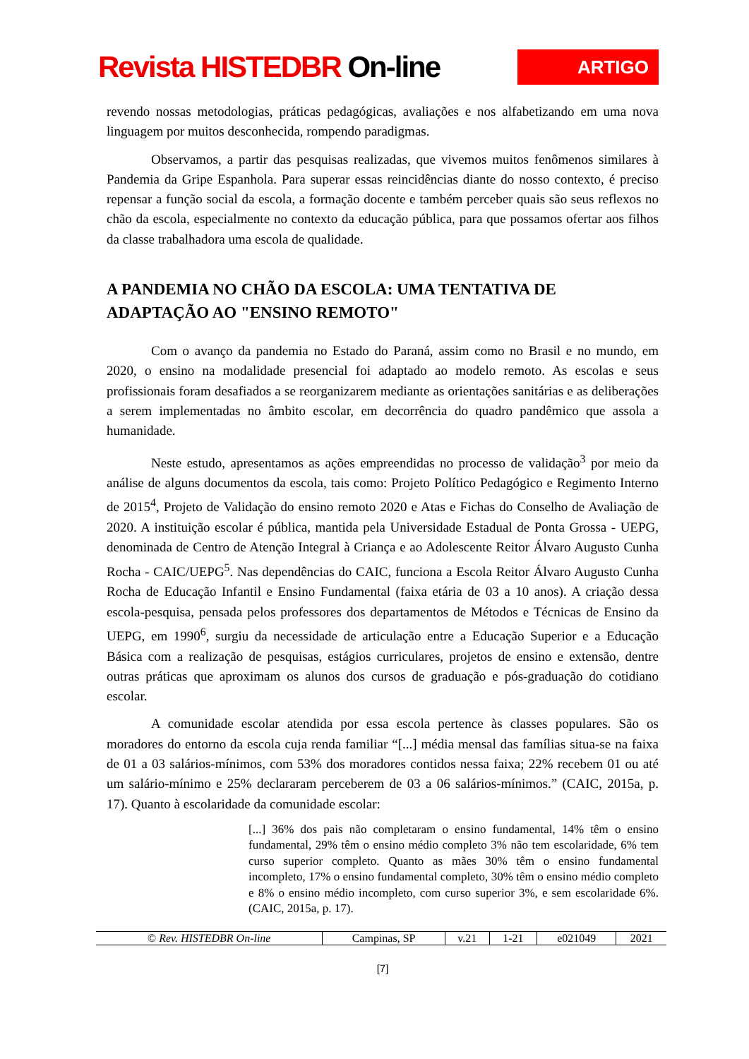Revista HISTEDBR On-line
ARTIGO
revendo nossas metodologias, práticas pedagógicas, avaliações e nos alfabetizando em uma nova linguagem por muitos desconhecida, rompendo paradigmas.
Observamos, a partir das pesquisas realizadas, que vivemos muitos fenômenos similares à Pandemia da Gripe Espanhola. Para superar essas reincidências diante do nosso contexto, é preciso repensar a função social da escola, a formação docente e também perceber quais são seus reflexos no chão da escola, especialmente no contexto da educação pública, para que possamos ofertar aos filhos da classe trabalhadora uma escola de qualidade.
A PANDEMIA NO CHÃO DA ESCOLA: UMA TENTATIVA DE ADAPTAÇÃO AO "ENSINO REMOTO"
Com o avanço da pandemia no Estado do Paraná, assim como no Brasil e no mundo, em 2020, o ensino na modalidade presencial foi adaptado ao modelo remoto. As escolas e seus profissionais foram desafiados a se reorganizarem mediante as orientações sanitárias e as deliberações a serem implementadas no âmbito escolar, em decorrência do quadro pandêmico que assola a humanidade.
Neste estudo, apresentamos as ações empreendidas no processo de validação<sup>3</sup> por meio da análise de alguns documentos da escola, tais como: Projeto Político Pedagógico e Regimento Interno de 2015<sup>4</sup>, Projeto de Validação do ensino remoto 2020 e Atas e Fichas do Conselho de Avaliação de 2020. A instituição escolar é pública, mantida pela Universidade Estadual de Ponta Grossa - UEPG, denominada de Centro de Atenção Integral à Criança e ao Adolescente Reitor Álvaro Augusto Cunha Rocha - CAIC/UEPG<sup>5</sup>. Nas dependências do CAIC, funciona a Escola Reitor Álvaro Augusto Cunha Rocha de Educação Infantil e Ensino Fundamental (faixa etária de 03 a 10 anos). A criação dessa escola-pesquisa, pensada pelos professores dos departamentos de Métodos e Técnicas de Ensino da UEPG, em 1990<sup>6</sup>, surgiu da necessidade de articulação entre a Educação Superior e a Educação Básica com a realização de pesquisas, estágios curriculares, projetos de ensino e extensão, dentre outras práticas que aproximam os alunos dos cursos de graduação e pós-graduação do cotidiano escolar.
A comunidade escolar atendida por essa escola pertence às classes populares. São os moradores do entorno da escola cuja renda familiar “[...] média mensal das famílias situa-se na faixa de 01 a 03 salários-mínimos, com 53% dos moradores contidos nessa faixa; 22% recebem 01 ou até um salário-mínimo e 25% declararam perceberem de 03 a 06 salários-mínimos.” (CAIC, 2015a, p. 17). Quanto à escolaridade da comunidade escolar:
[...] 36% dos pais não completaram o ensino fundamental, 14% têm o ensino fundamental, 29% têm o ensino médio completo 3% não tem escolaridade, 6% tem curso superior completo. Quanto as mães 30% têm o ensino fundamental incompleto, 17% o ensino fundamental completo, 30% têm o ensino médio completo e 8% o ensino médio incompleto, com curso superior 3%, e sem escolaridade 6%. (CAIC, 2015a, p. 17).
| © Rev. HISTEDBR On-line | Campinas, SP | v.21 | 1-21 | e021049 | 2021 |
[7]